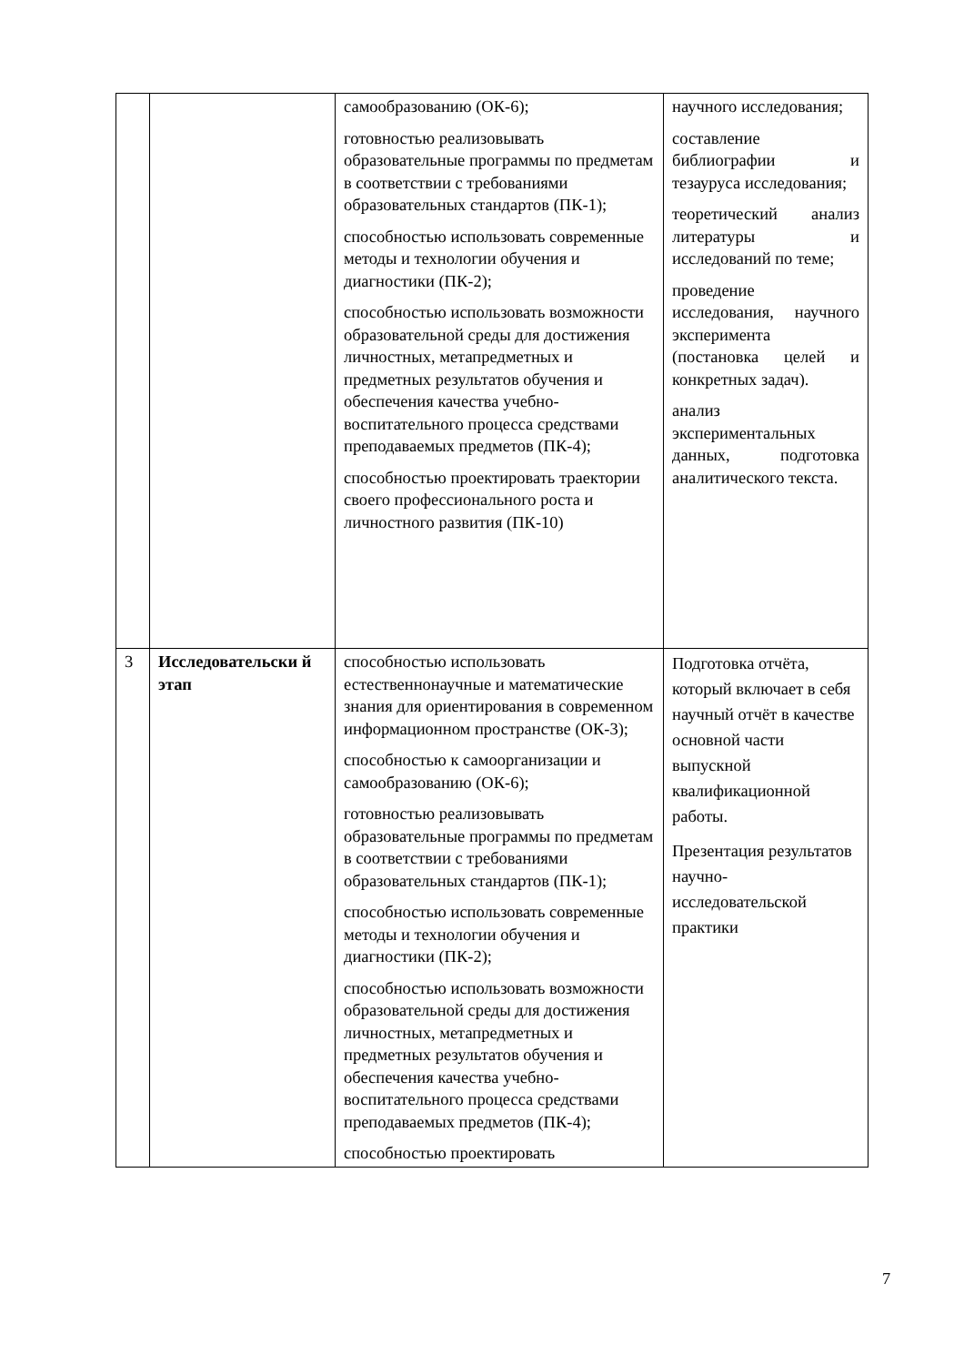| | | самообразованию (ОК-6); готовностью реализовывать образовательные программы по предметам в соответствии с требованиями образовательных стандартов (ПК-1); способностью использовать современные методы и технологии обучения и диагностики (ПК-2); способностью использовать возможности образовательной среды для достижения личностных, метапредметных и предметных результатов обучения и обеспечения качества учебно-воспитательного процесса средствами преподаваемых предметов (ПК-4); способностью проектировать траектории своего профессионального роста и личностного развития (ПК-10) | научного исследования; составление библиографии и тезауруса исследования; теоретический анализ литературы и исследований по теме; проведение исследования, научного эксперимента (постановка целей и конкретных задач). анализ экспериментальных данных, подготовка аналитического текста. |
| 3 | Исследовательски й этап | способностью использовать естественнонаучные и математические знания для ориентирования в современном информационном пространстве (ОК-3); способностью к самоорганизации и самообразованию (ОК-6); готовностью реализовывать образовательные программы по предметам в соответствии с требованиями образовательных стандартов (ПК-1); способностью использовать современные методы и технологии обучения и диагностики (ПК-2); способностью использовать возможности образовательной среды для достижения личностных, метапредметных и предметных результатов обучения и обеспечения качества учебно-воспитательного процесса средствами преподаваемых предметов (ПК-4); способностью проектировать | Подготовка отчёта, который включает в себя научный отчёт в качестве основной части выпускной квалификационной работы. Презентация результатов научно-исследовательской практики |
7